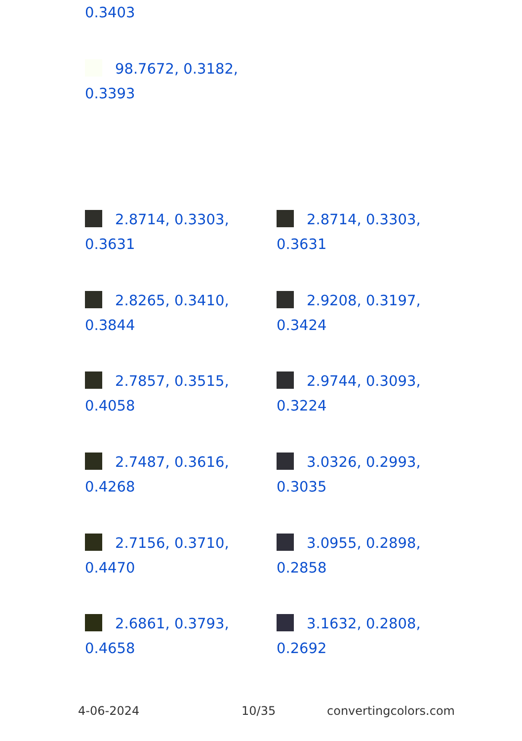0.3403
98.7672, 0.3182, 0.3393
2.8714, 0.3303, 0.3631
2.8714, 0.3303, 0.3631
2.8265, 0.3410, 0.3844
2.9208, 0.3197, 0.3424
2.7857, 0.3515, 0.4058
2.9744, 0.3093, 0.3224
2.7487, 0.3616, 0.4268
3.0326, 0.2993, 0.3035
2.7156, 0.3710, 0.4470
3.0955, 0.2898, 0.2858
2.6861, 0.3793, 0.4658
3.1632, 0.2808, 0.2692
4-06-2024 10/35 convertingcolors.com